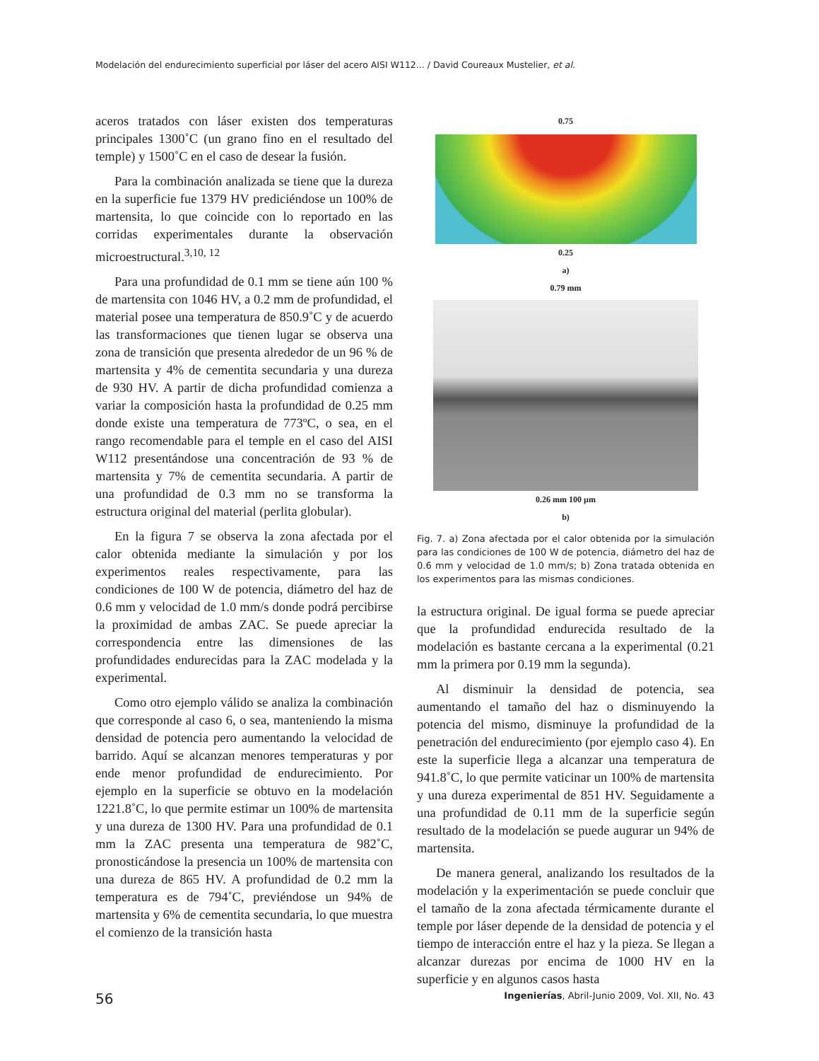Modelación del endurecimiento superficial por láser del acero AISI W112... / David Coureaux Mustelier, et al.
aceros tratados con láser existen dos temperaturas principales 1300˚C (un grano fino en el resultado del temple) y 1500˚C en el caso de desear la fusión.
Para la combinación analizada se tiene que la dureza en la superficie fue 1379 HV prediciéndose un 100% de martensita, lo que coincide con lo reportado en las corridas experimentales durante la observación microestructural.<sup>3,10, 12</sup>
Para una profundidad de 0.1 mm se tiene aún 100 % de martensita con 1046 HV, a 0.2 mm de profundidad, el material posee una temperatura de 850.9˚C y de acuerdo las transformaciones que tienen lugar se observa una zona de transición que presenta alrededor de un 96 % de martensita y 4% de cementita secundaria y una dureza de 930 HV. A partir de dicha profundidad comienza a variar la composición hasta la profundidad de 0.25 mm donde existe una temperatura de 773ºC, o sea, en el rango recomendable para el temple en el caso del AISI W112 presentándose una concentración de 93 % de martensita y 7% de cementita secundaria. A partir de una profundidad de 0.3 mm no se transforma la estructura original del material (perlita globular).
En la figura 7 se observa la zona afectada por el calor obtenida mediante la simulación y por los experimentos reales respectivamente, para las condiciones de 100 W de potencia, diámetro del haz de 0.6 mm y velocidad de 1.0 mm/s donde podrá percibirse la proximidad de ambas ZAC. Se puede apreciar la correspondencia entre las dimensiones de las profundidades endurecidas para la ZAC modelada y la experimental.
Como otro ejemplo válido se analiza la combinación que corresponde al caso 6, o sea, manteniendo la misma densidad de potencia pero aumentando la velocidad de barrido. Aquí se alcanzan menores temperaturas y por ende menor profundidad de endurecimiento. Por ejemplo en la superficie se obtuvo en la modelación 1221.8˚C, lo que permite estimar un 100% de martensita y una dureza de 1300 HV. Para una profundidad de 0.1 mm la ZAC presenta una temperatura de 982˚C, pronosticándose la presencia un 100% de martensita con una dureza de 865 HV. A profundidad de 0.2 mm la temperatura es de 794˚C, previéndose un 94% de martensita y 6% de cementita secundaria, lo que muestra el comienzo de la transición hasta
0.75
0.25
a)
0.79 mm
0.26 mm 100 µm
b)
Fig. 7. a) Zona afectada por el calor obtenida por la simulación para las condiciones de 100 W de potencia, diámetro del haz de 0.6 mm y velocidad de 1.0 mm/s; b) Zona tratada obtenida en los experimentos para las mismas condiciones.
la estructura original. De igual forma se puede apreciar que la profundidad endurecida resultado de la modelación es bastante cercana a la experimental (0.21 mm la primera por 0.19 mm la segunda).
Al disminuir la densidad de potencia, sea aumentando el tamaño del haz o disminuyendo la potencia del mismo, disminuye la profundidad de la penetración del endurecimiento (por ejemplo caso 4). En este la superficie llega a alcanzar una temperatura de 941.8˚C, lo que permite vaticinar un 100% de martensita y una dureza experimental de 851 HV. Seguidamente a una profundidad de 0.11 mm de la superficie según resultado de la modelación se puede augurar un 94% de martensita.
De manera general, analizando los resultados de la modelación y la experimentación se puede concluir que el tamaño de la zona afectada térmicamente durante el temple por láser depende de la densidad de potencia y el tiempo de interacción entre el haz y la pieza. Se llegan a alcanzar durezas por encima de 1000 HV en la superficie y en algunos casos hasta
56 Ingenierías, Abril-Junio 2009, Vol. XII, No. 43